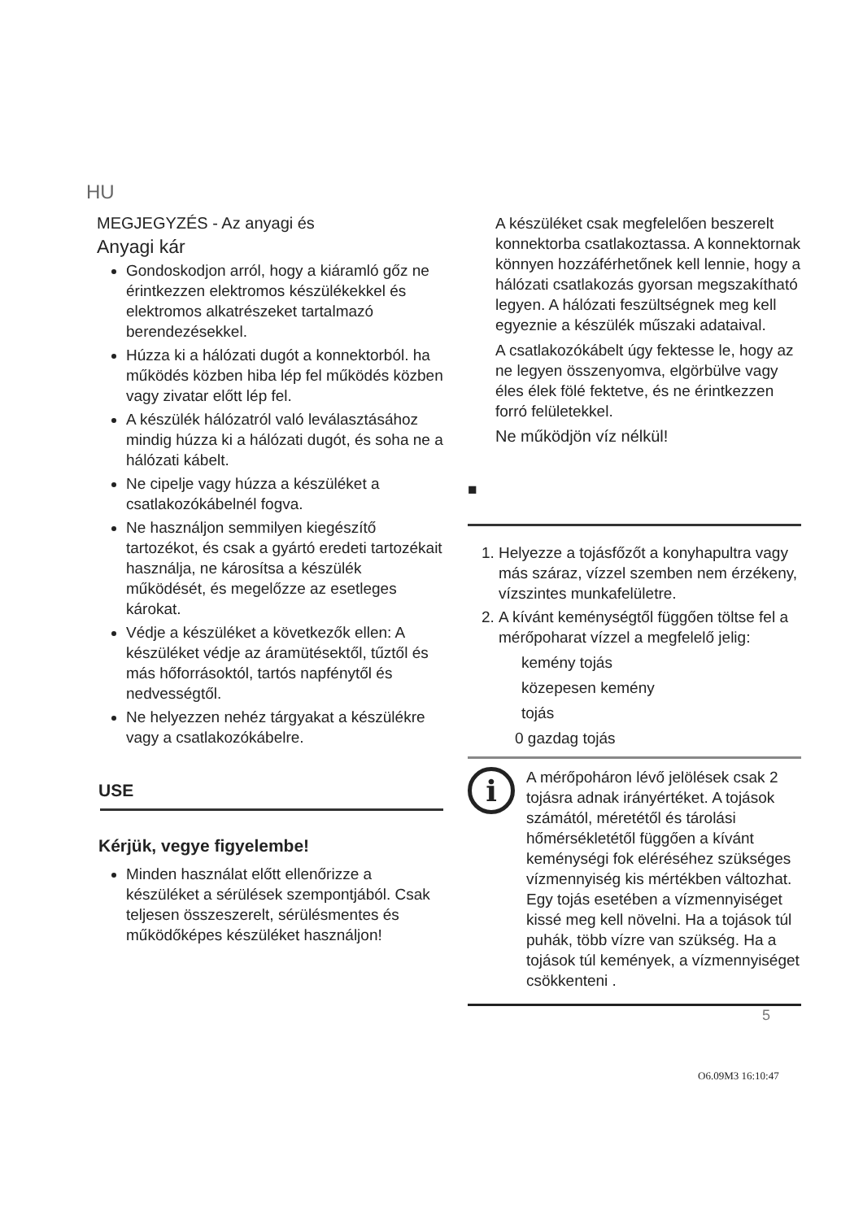HU
MEGJEGYZÉS - Az anyagi és
Anyagi kár
Gondoskodjon arról, hogy a kiáramló gőz ne érintkezzen elektromos készülékekkel és elektromos alkatrészeket tartalmazó berendezésekkel.
Húzza ki a hálózati dugót a konnektorból. ha működés közben hiba lép fel működés közben vagy zivatar előtt lép fel.
A készülék hálózatról való leválasztásához mindig húzza ki a hálózati dugót, és soha ne a hálózati kábelt.
Ne cipelje vagy húzza a készüléket a csatlakozókábelnél fogva.
Ne használjon semmilyen kiegészítő tartozékot, és csak a gyártó eredeti tartozékait használja, ne károsítsa a készülék működését, és megelőzze az esetleges károkat.
Védje a készüléket a következők ellen: A készüléket védje az áramütésektől, tűztől és más hőforrásoktól, tartós napfénytől és nedvességtől.
Ne helyezzen nehéz tárgyakat a készülékre vagy a csatlakozókábelre.
USE
Kérjük, vegye figyelembe!
Minden használat előtt ellenőrizze a készüléket a sérülések szempontjából. Csak teljesen összeszerelt, sérülésmentes és működőképes készüléket használjon!
A készüléket csak megfelelően beszerelt konnektorba csatlakoztassa. A konnektornak könnyen hozzáférhetőnek kell lennie, hogy a hálózati csatlakozás gyorsan megszakítható legyen. A hálózati feszültségnek meg kell egyeznie a készülék műszaki adataival.
A csatlakozókábelt úgy fektesse le, hogy az ne legyen összenyomva, elgörbülve vagy éles élek fölé fektetve, és ne érintkezzen forró felületekkel.
Ne működjön víz nélkül!
■
1. Helyezze a tojásfőzőt a konyhapultra vagy más száraz, vízzel szemben nem érzékeny, vízszintes munkafelületre.
2. A kívánt keménységtől függően töltse fel a mérőpoharat vízzel a megfelelő jelig:
kemény tojás
közepesen kemény
tojás
0 gazdag tojás
i
A mérőpoháron lévő jelölések csak 2 tojásra adnak irányértéket. A tojások számától, méretétől és tárolási hőmérsékletétől függően a kívánt keménységi fok eléréséhez szükséges vízmennyiség kis mértékben változhat. Egy tojás esetében a vízmennyiséget kissé meg kell növelni. Ha a tojások túl puhák, több vízre van szükség. Ha a tojások túl kemények, a vízmennyiséget csökkenteni .
5
O6.09M3 16:10:47